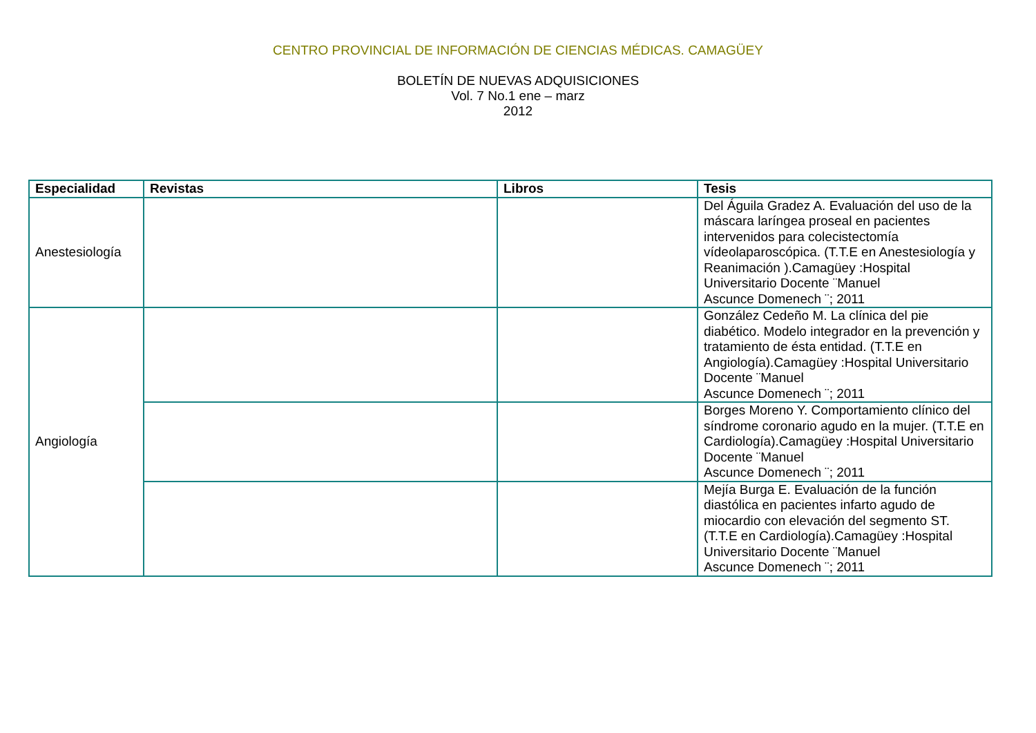CENTRO PROVINCIAL DE INFORMACIÓN DE CIENCIAS MÉDICAS. CAMAGÜEY
BOLETÍN DE NUEVAS ADQUISICIONES
Vol. 7 No.1 ene – marz
2012
| Especialidad | Revistas | Libros | Tesis |
| --- | --- | --- | --- |
| Anestesiología | | | Del Águila Gradez A. Evaluación del uso de la máscara laríngea proseal en pacientes intervenidos para colecistectomía vídeolaparoscópica. (T.T.E en Anestesiología y Reanimación ).Camagüey :Hospital Universitario Docente ¨Manuel Ascunce Domenech ¨; 2011 |
| Angiología | | | González Cedeño M. La clínica del pie diabético. Modelo integrador en la prevención y tratamiento de ésta entidad. (T.T.E en Angiología).Camagüey :Hospital Universitario Docente ¨Manuel Ascunce Domenech ¨; 2011 |
| | | | Borges Moreno Y. Comportamiento clínico del síndrome coronario agudo en la mujer. (T.T.E en Cardiología).Camagüey :Hospital Universitario Docente ¨Manuel Ascunce Domenech ¨; 2011 |
| | | | Mejía Burga E. Evaluación de la función diastólica en pacientes infarto agudo de miocardio con elevación del segmento ST. (T.T.E en Cardiología).Camagüey :Hospital Universitario Docente ¨Manuel Ascunce Domenech ¨; 2011 |